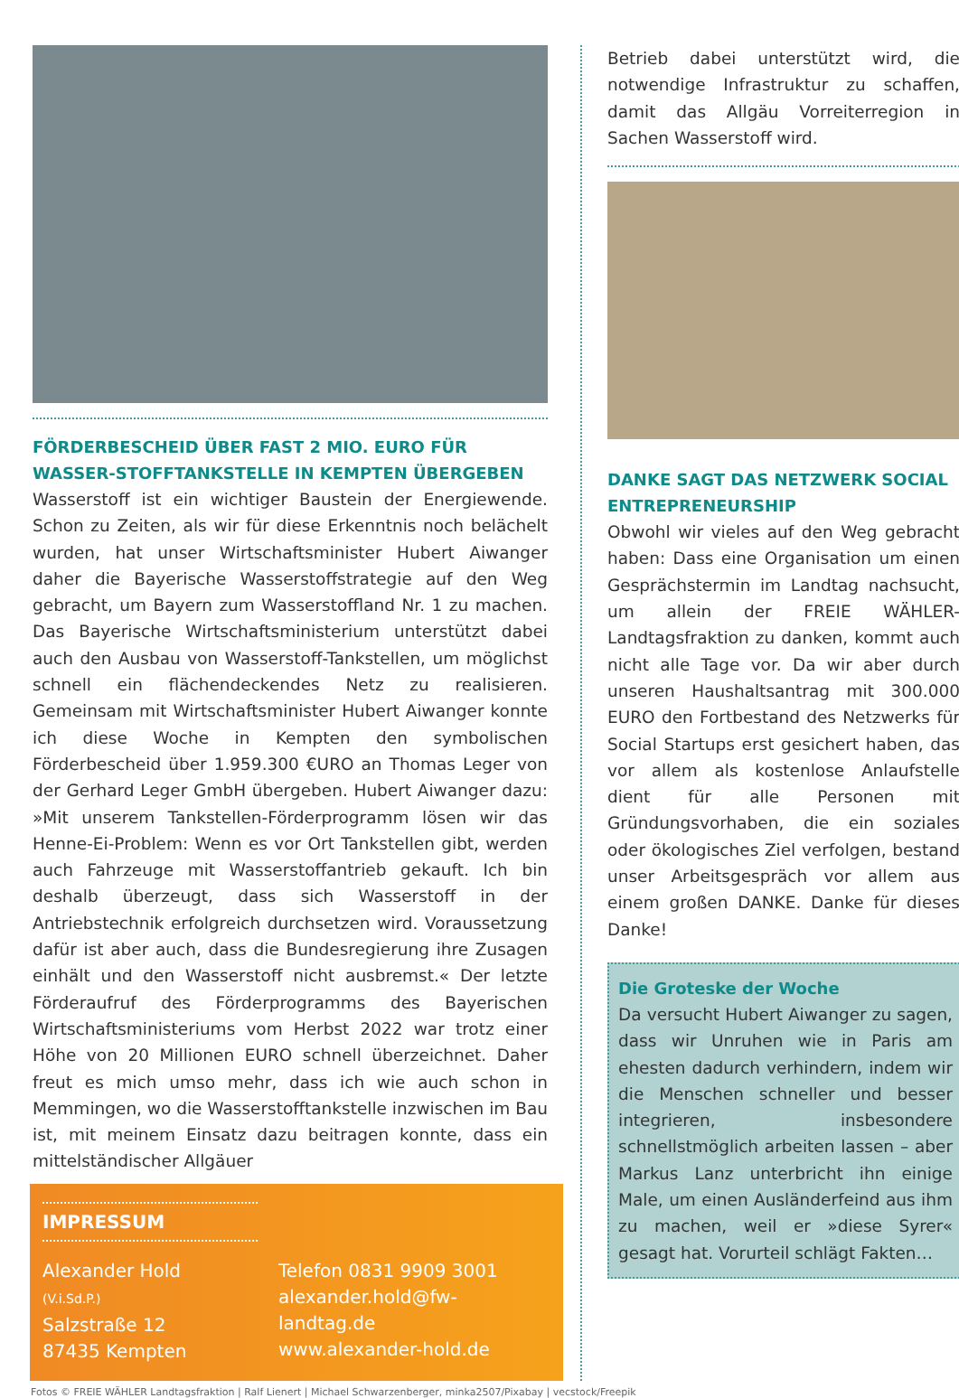FÖRDERBESCHEID ÜBER FAST 2 MIO. EURO FÜR WASSER-STOFFTANKSTELLE IN KEMPTEN ÜBERGEBEN
Wasserstoff ist ein wichtiger Baustein der Energiewende. Schon zu Zeiten, als wir für diese Erkenntnis noch belächelt wurden, hat unser Wirtschaftsminister Hubert Aiwanger daher die Bayerische Wasserstoffstrategie auf den Weg gebracht, um Bayern zum Wasserstoffland Nr. 1 zu machen. Das Bayerische Wirtschaftsministerium unterstützt dabei auch den Ausbau von Wasserstoff-Tankstellen, um möglichst schnell ein flächendeckendes Netz zu realisieren. Gemeinsam mit Wirtschaftsminister Hubert Aiwanger konnte ich diese Woche in Kempten den symbolischen Förderbescheid über 1.959.300 €URO an Thomas Leger von der Gerhard Leger GmbH übergeben. Hubert Aiwanger dazu: »Mit unserem Tankstellen-Förderprogramm lösen wir das Henne-Ei-Problem: Wenn es vor Ort Tankstellen gibt, werden auch Fahrzeuge mit Wasserstoffantrieb gekauft. Ich bin deshalb überzeugt, dass sich Wasserstoff in der Antriebstechnik erfolgreich durchsetzen wird. Voraussetzung dafür ist aber auch, dass die Bundesregierung ihre Zusagen einhält und den Wasserstoff nicht ausbremst.« Der letzte Förderaufruf des Förderprogramms des Bayerischen Wirtschaftsministeriums vom Herbst 2022 war trotz einer Höhe von 20 Millionen EURO schnell überzeichnet. Daher freut es mich umso mehr, dass ich wie auch schon in Memmingen, wo die Wasserstofftankstelle inzwischen im Bau ist, mit meinem Einsatz dazu beitragen konnte, dass ein mittelständischer Allgäuer
IMPRESSUM
Alexander Hold (V.i.Sd.P.)
Salzstraße 12
87435 Kempten
Telefon 0831 9909 3001
alexander.hold@fw-landtag.de
www.alexander-hold.de
Betrieb dabei unterstützt wird, die notwendige Infrastruktur zu schaffen, damit das Allgäu Vorreiterregion in Sachen Wasserstoff wird.
DANKE SAGT DAS NETZWERK SOCIAL ENTREPRENEURSHIP
Obwohl wir vieles auf den Weg gebracht haben: Dass eine Organisation um einen Gesprächstermin im Landtag nachsucht, um allein der FREIE WÄHLER-Landtagsfraktion zu danken, kommt auch nicht alle Tage vor. Da wir aber durch unseren Haushaltsantrag mit 300.000 EURO den Fortbestand des Netzwerks für Social Startups erst gesichert haben, das vor allem als kostenlose Anlaufstelle dient für alle Personen mit Gründungsvorhaben, die ein soziales oder ökologisches Ziel verfolgen, bestand unser Arbeitsgespräch vor allem aus einem großen DANKE. Danke für dieses Danke!
Die Groteske der Woche
Da versucht Hubert Aiwanger zu sagen, dass wir Unruhen wie in Paris am ehesten dadurch verhindern, indem wir die Menschen schneller und besser integrieren, insbesondere schnellstmöglich arbeiten lassen – aber Markus Lanz unterbricht ihn einige Male, um einen Ausländerfeind aus ihm zu machen, weil er »diese Syrer« gesagt hat. Vorurteil schlägt Fakten…
Fotos © FREIE WÄHLER Landtagsfraktion | Ralf Lienert | Michael Schwarzenberger, minka2507/Pixabay | vecstock/Freepik